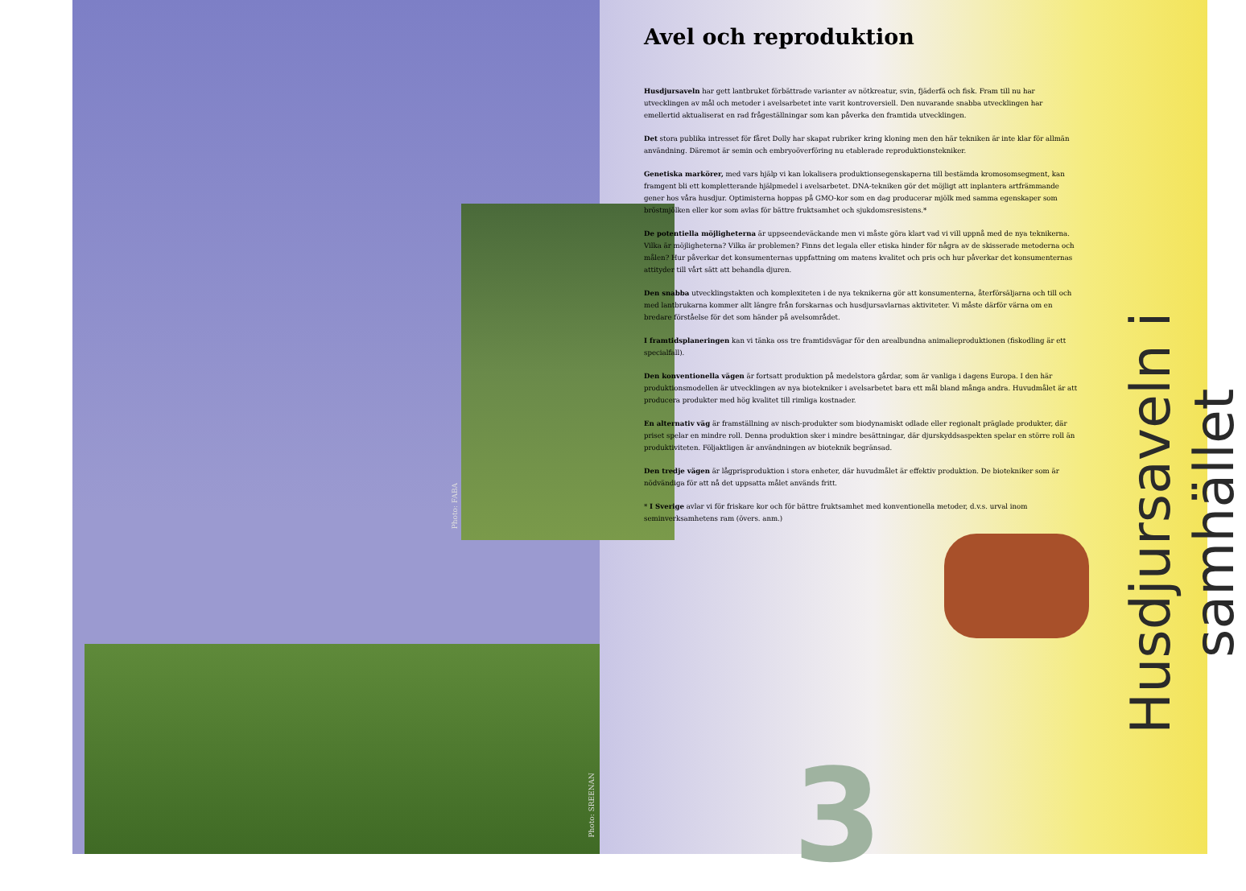Photo: FABA
Photo: SREENAN
3
Avel och reproduktion
Husdjursaveln har gett lantbruket förbättrade varianter av nötkreatur, svin, fjäderfä och fisk. Fram till nu har utvecklingen av mål och metoder i avelsarbetet inte varit kontroversiell. Den nuvarande snabba utvecklingen har emellertid aktualiserat en rad frågeställningar som kan påverka den framtida utvecklingen.
Det stora publika intresset för fåret Dolly har skapat rubriker kring kloning men den här tekniken är inte klar för allmän användning. Däremot är semin och embryoöverföring nu etablerade reproduktionstekniker.
Genetiska markörer, med vars hjälp vi kan lokalisera produktionsegenskaperna till bestämda kromosomsegment, kan framgent bli ett kompletterande hjälpmedel i avelsarbetet. DNA-tekniken gör det möjligt att inplantera artfrämmande gener hos våra husdjur. Optimisterna hoppas på GMO-kor som en dag producerar mjölk med samma egenskaper som bröstmjölken eller kor som avlas för bättre fruktsamhet och sjukdomsresistens.*
De potentiella möjligheterna är uppseendeväckande men vi måste göra klart vad vi vill uppnå med de nya teknikerna. Vilka är möjligheterna? Vilka är problemen? Finns det legala eller etiska hinder för några av de skisserade metoderna och målen? Hur påverkar det konsumenternas uppfattning om matens kvalitet och pris och hur påverkar det konsumenternas attityder till vårt sätt att behandla djuren.
Den snabba utvecklingstakten och komplexiteten i de nya teknikerna gör att konsumenterna, återförsäljarna och till och med lantbrukarna kommer allt längre från forskarnas och husdjursavlarnas aktiviteter. Vi måste därför värna om en bredare förståelse för det som händer på avelsområdet.
I framtidsplaneringen kan vi tänka oss tre framtidsvägar för den arealbundna animalieproduktionen (fiskodling är ett specialfall).
Den konventionella vägen är fortsatt produktion på medelstora gårdar, som är vanliga i dagens Europa. I den här produktionsmodellen är utvecklingen av nya biotekniker i avelsarbetet bara ett mål bland många andra. Huvudmålet är att producera produkter med hög kvalitet till rimliga kostnader.
En alternativ väg är framställning av nisch-produkter som biodynamiskt odlade eller regionalt präglade produkter, där priset spelar en mindre roll. Denna produktion sker i mindre besättningar, där djurskyddsaspekten spelar en större roll än produktiviteten. Följaktligen är användningen av bioteknik begränsad.
Den tredje vägen är lågprisproduktion i stora enheter, där huvudmålet är effektiv produktion. De biotekniker som är nödvändiga för att nå det uppsatta målet används fritt.
* I Sverige avlar vi för friskare kor och för bättre fruktsamhet med konventionella metoder, d.v.s. urval inom seminverksamhetens ram (övers. anm.)
Husdjursaveln i samhället